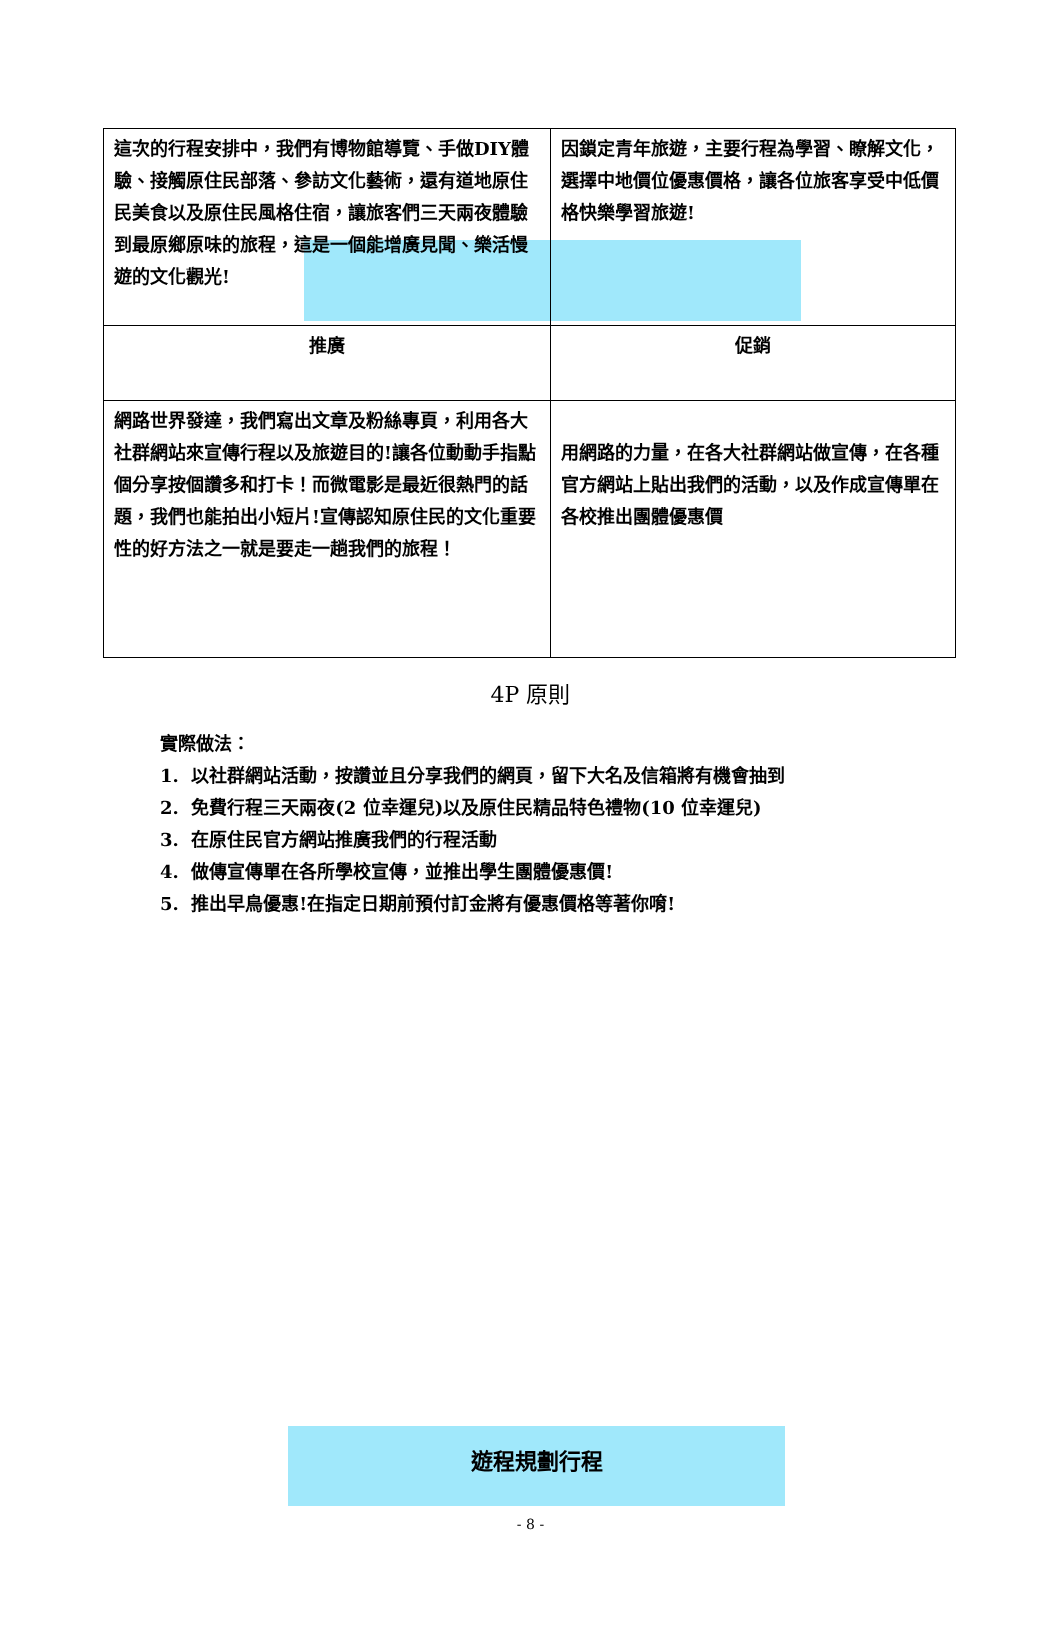| 這次的行程安排中，我們有博物館導覽、手做DIY體驗、接觸原住民部落、參訪文化藝術，還有道地原住民美食以及原住民風格住宿，讓旅客們三天兩夜體驗到最原鄉原味的旅程，這是一個能增廣見聞、樂活慢遊的文化觀光! | 因鎖定青年旅遊，主要行程為學習、瞭解文化，選擇中地價位優惠價格，讓各位旅客享受中低價格快樂學習旅遊! |
| 推廣 | 促銷 |
| 網路世界發達，我們寫出文章及粉絲專頁，利用各大社群網站來宣傳行程以及旅遊目的!讓各位動動手指點個分享按個讚多和打卡！而微電影是最近很熱門的話題，我們也能拍出小短片!宣傳認知原住民的文化重要性的好方法之一就是要走一趟我們的旅程！ | 用網路的力量，在各大社群網站做宣傳，在各種官方網站上貼出我們的活動，以及作成宣傳單在各校推出團體優惠價 |
4P 原則
實際做法：
1. 以社群網站活動，按讚並且分享我們的網頁，留下大名及信箱將有機會抽到
2. 免費行程三天兩夜(2 位幸運兒)以及原住民精品特色禮物(10 位幸運兒)
3. 在原住民官方網站推廣我們的行程活動
4. 做傳宣傳單在各所學校宣傳，並推出學生團體優惠價!
5. 推出早鳥優惠!在指定日期前預付訂金將有優惠價格等著你唷!
遊程規劃行程
- 8 -